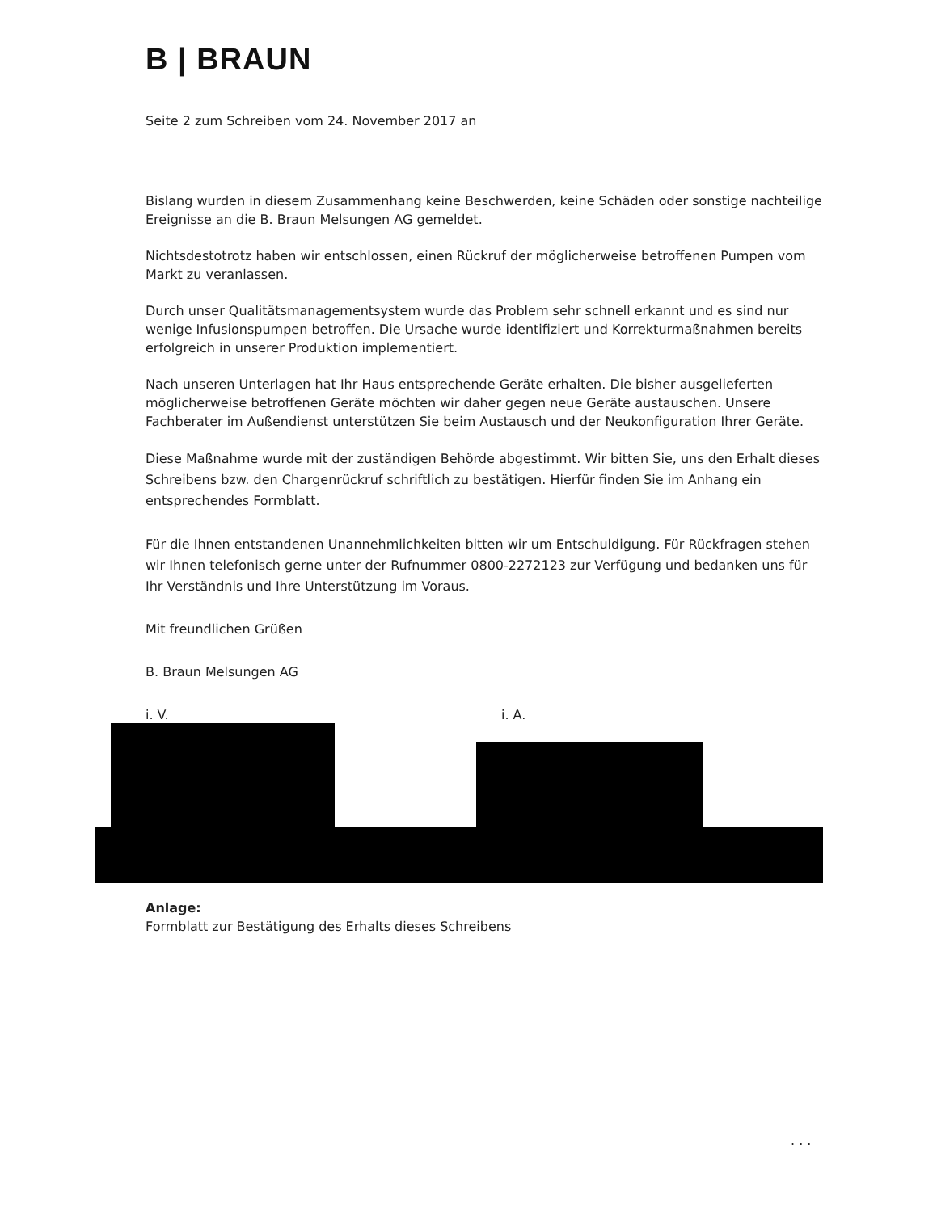B | BRAUN
Seite 2 zum Schreiben vom 24. November 2017 an
Bislang wurden in diesem Zusammenhang keine Beschwerden, keine Schäden oder sonstige nachteilige Ereignisse an die B. Braun Melsungen AG gemeldet.
Nichtsdestotrotz haben wir entschlossen, einen Rückruf der möglicherweise betroffenen Pumpen vom Markt zu veranlassen.
Durch unser Qualitätsmanagementsystem wurde das Problem sehr schnell erkannt und es sind nur wenige Infusionspumpen betroffen. Die Ursache wurde identifiziert und Korrekturmaßnahmen bereits erfolgreich in unserer Produktion implementiert.
Nach unseren Unterlagen hat Ihr Haus entsprechende Geräte erhalten. Die bisher ausgelieferten möglicherweise betroffenen Geräte möchten wir daher gegen neue Geräte austauschen. Unsere Fachberater im Außendienst unterstützen Sie beim Austausch und der Neukonfiguration Ihrer Geräte.
Diese Maßnahme wurde mit der zuständigen Behörde abgestimmt. Wir bitten Sie, uns den Erhalt dieses Schreibens bzw. den Chargenrückruf schriftlich zu bestätigen. Hierfür finden Sie im Anhang ein entsprechendes Formblatt.
Für die Ihnen entstandenen Unannehmlichkeiten bitten wir um Entschuldigung. Für Rückfragen stehen wir Ihnen telefonisch gerne unter der Rufnummer 0800-2272123 zur Verfügung und bedanken uns für Ihr Verständnis und Ihre Unterstützung im Voraus.
Mit freundlichen Grüßen
B. Braun Melsungen AG
i. V. i. A.
Anlage:
Formblatt zur Bestätigung des Erhalts dieses Schreibens
. . .